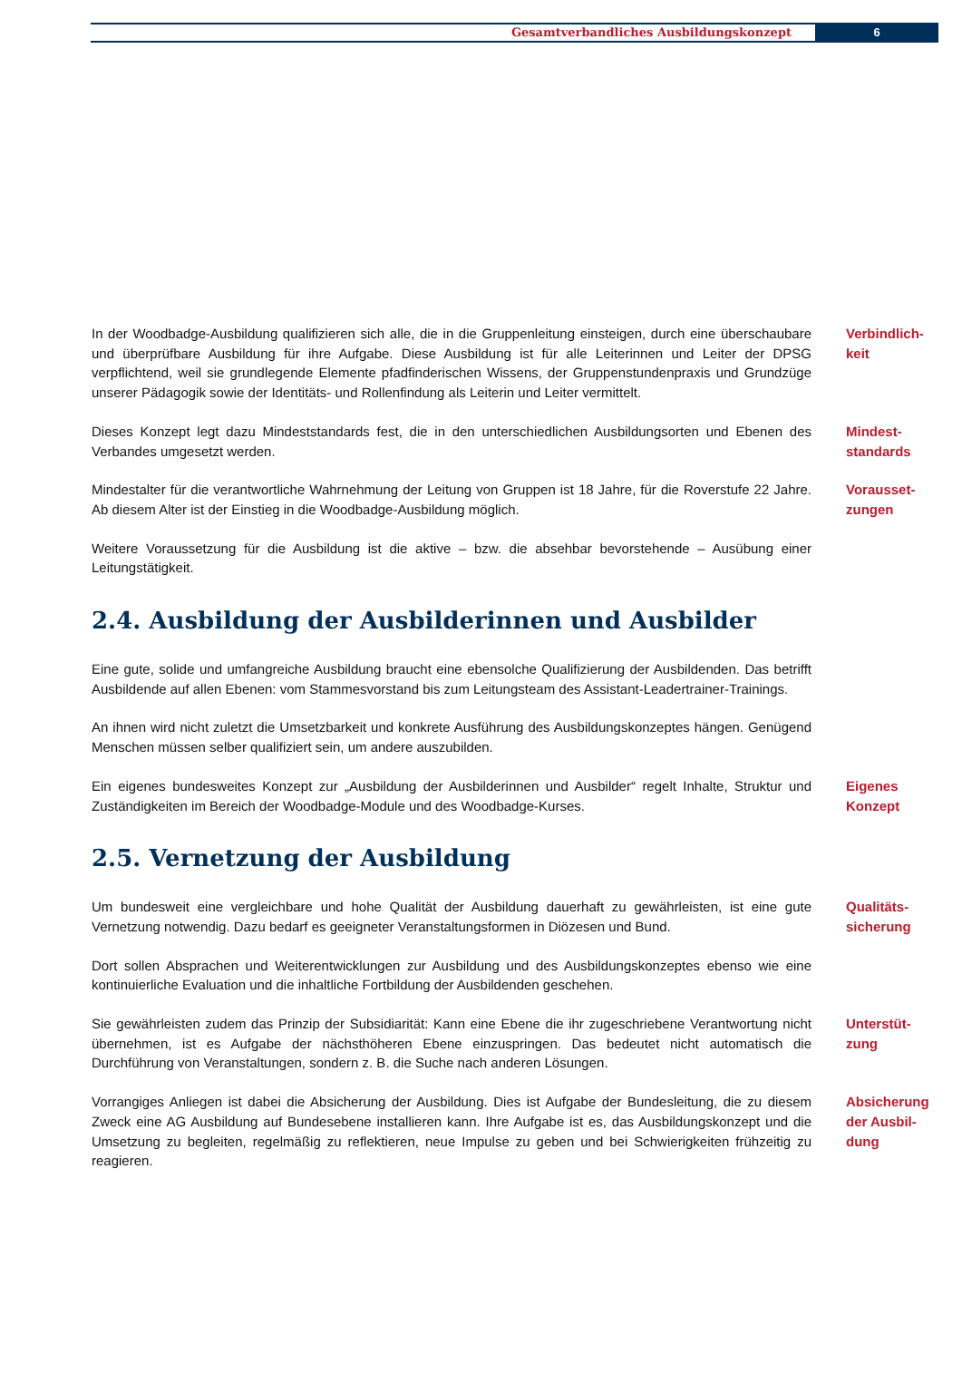Gesamtverbandliches Ausbildungskonzept
6
In der Woodbadge-Ausbildung qualifizieren sich alle, die in die Gruppenleitung einsteigen, durch eine überschaubare und überprüfbare Ausbildung für ihre Aufgabe. Diese Ausbildung ist für alle Leiterinnen und Leiter der DPSG verpflichtend, weil sie grundlegende Elemente pfadfinderischen Wissens, der Gruppenstundenpraxis und Grundzüge unserer Pädagogik sowie der Identitäts- und Rollenfindung als Leiterin und Leiter vermittelt.
Verbindlich-
keit
Dieses Konzept legt dazu Mindeststandards fest, die in den unterschiedlichen Ausbildungsorten und Ebenen des Verbandes umgesetzt werden.
Mindest-
standards
Mindestalter für die verantwortliche Wahrnehmung der Leitung von Gruppen ist 18 Jahre, für die Roverstufe 22 Jahre. Ab diesem Alter ist der Einstieg in die Woodbadge-Ausbildung möglich.
Vorausset-
zungen
Weitere Voraussetzung für die Ausbildung ist die aktive – bzw. die absehbar bevorstehende – Ausübung einer Leitungstätigkeit.
2.4. Ausbildung der Ausbilderinnen und Ausbilder
Eine gute, solide und umfangreiche Ausbildung braucht eine ebensolche Qualifizierung der Ausbildenden. Das betrifft Ausbildende auf allen Ebenen: vom Stammesvorstand bis zum Leitungsteam des Assistant-Leadertrainer-Trainings.
An ihnen wird nicht zuletzt die Umsetzbarkeit und konkrete Ausführung des Ausbildungskonzeptes hängen. Genügend Menschen müssen selber qualifiziert sein, um andere auszubilden.
Ein eigenes bundesweites Konzept zur „Ausbildung der Ausbilderinnen und Ausbilder“ regelt Inhalte, Struktur und Zuständigkeiten im Bereich der Woodbadge-Module und des Woodbadge-Kurses.
Eigenes
Konzept
2.5. Vernetzung der Ausbildung
Um bundesweit eine vergleichbare und hohe Qualität der Ausbildung dauerhaft zu gewährleisten, ist eine gute Vernetzung notwendig. Dazu bedarf es geeigneter Veranstaltungsformen in Diözesen und Bund.
Qualitäts-
sicherung
Dort sollen Absprachen und Weiterentwicklungen zur Ausbildung und des Ausbildungskonzeptes ebenso wie eine kontinuierliche Evaluation und die inhaltliche Fortbildung der Ausbildenden geschehen.
Sie gewährleisten zudem das Prinzip der Subsidiarität: Kann eine Ebene die ihr zugeschriebene Verantwortung nicht übernehmen, ist es Aufgabe der nächsthöheren Ebene einzuspringen. Das bedeutet nicht automatisch die Durchführung von Veranstaltungen, sondern z. B. die Suche nach anderen Lösungen.
Unterstüt-
zung
Vorrangiges Anliegen ist dabei die Absicherung der Ausbildung. Dies ist Aufgabe der Bundesleitung, die zu diesem Zweck eine AG Ausbildung auf Bundesebene installieren kann. Ihre Aufgabe ist es, das Ausbildungskonzept und die Umsetzung zu begleiten, regelmäßig zu reflektieren, neue Impulse zu geben und bei Schwierigkeiten frühzeitig zu reagieren.
Absicherung
der Ausbil-
dung